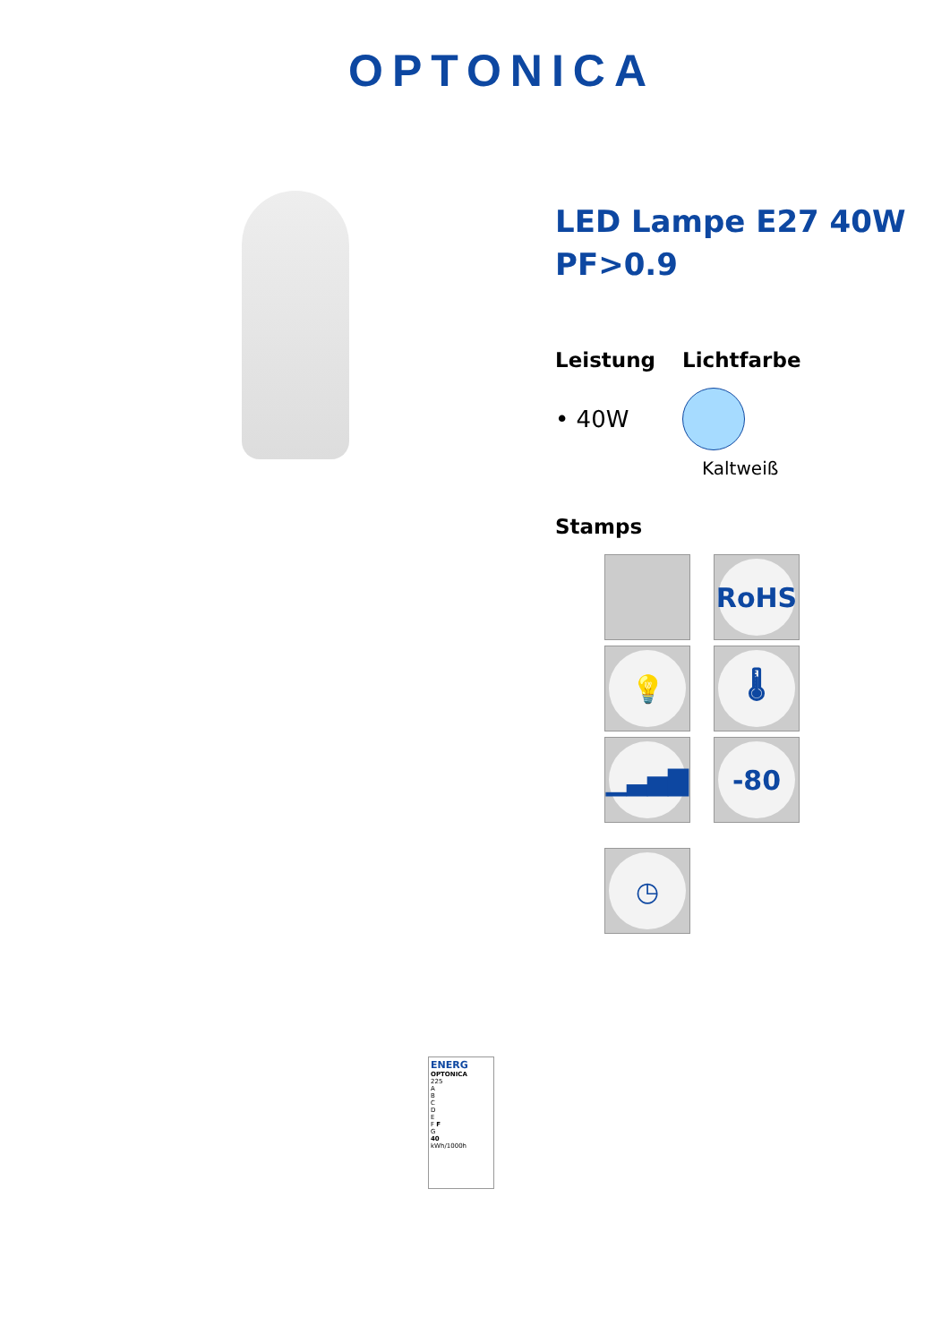OPTONICA
LED Lampe E27 40W PF>0.9
Leistung
• 40W
Lichtfarbe
Kaltweiß
Stamps
RoHS
💡
🌡
▁▃▅▇
-80
◷
ENERG
OPTONICA
225
A
B
C
D
E
F F
G
40
kWh/1000h